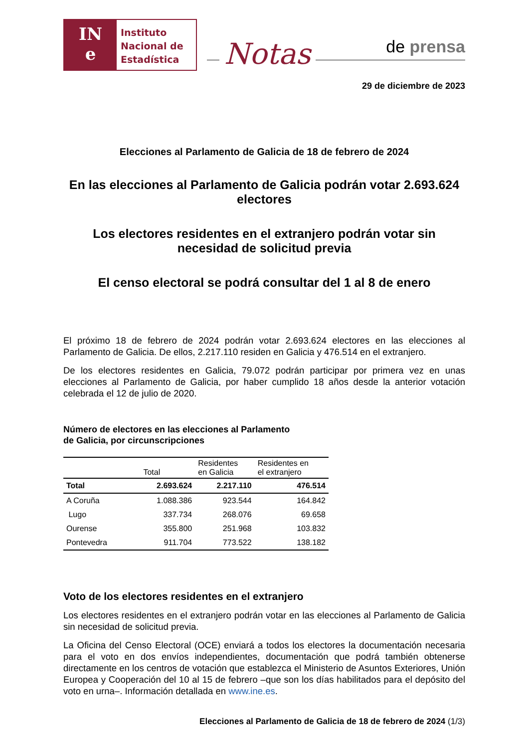IN
e
Instituto
Nacional de
Estadística
Notas
de prensa
29 de diciembre de 2023
Elecciones al Parlamento de Galicia de 18 de febrero de 2024
En las elecciones al Parlamento de Galicia podrán votar 2.693.624 electores
Los electores residentes en el extranjero podrán votar sin necesidad de solicitud previa
El censo electoral se podrá consultar del 1 al 8 de enero
El próximo 18 de febrero de 2024 podrán votar 2.693.624 electores en las elecciones al Parlamento de Galicia. De ellos, 2.217.110 residen en Galicia y 476.514 en el extranjero.
De los electores residentes en Galicia, 79.072 podrán participar por primera vez en unas elecciones al Parlamento de Galicia, por haber cumplido 18 años desde la anterior votación celebrada el 12 de julio de 2020.
Número de electores en las elecciones al Parlamento
de Galicia, por circunscripciones
| | Total | Residentes en Galicia | Residentes en el extranjero |
| --- | --- | --- | --- |
| Total | 2.693.624 | 2.217.110 | 476.514 |
| A Coruña | 1.088.386 | 923.544 | 164.842 |
| Lugo | 337.734 | 268.076 | 69.658 |
| Ourense | 355.800 | 251.968 | 103.832 |
| Pontevedra | 911.704 | 773.522 | 138.182 |
Voto de los electores residentes en el extranjero
Los electores residentes en el extranjero podrán votar en las elecciones al Parlamento de Galicia sin necesidad de solicitud previa.
La Oficina del Censo Electoral (OCE) enviará a todos los electores la documentación necesaria para el voto en dos envíos independientes, documentación que podrá también obtenerse directamente en los centros de votación que establezca el Ministerio de Asuntos Exteriores, Unión Europea y Cooperación del 10 al 15 de febrero –que son los días habilitados para el depósito del voto en urna–. Información detallada en www.ine.es.
Elecciones al Parlamento de Galicia de 18 de febrero de 2024 (1/3)